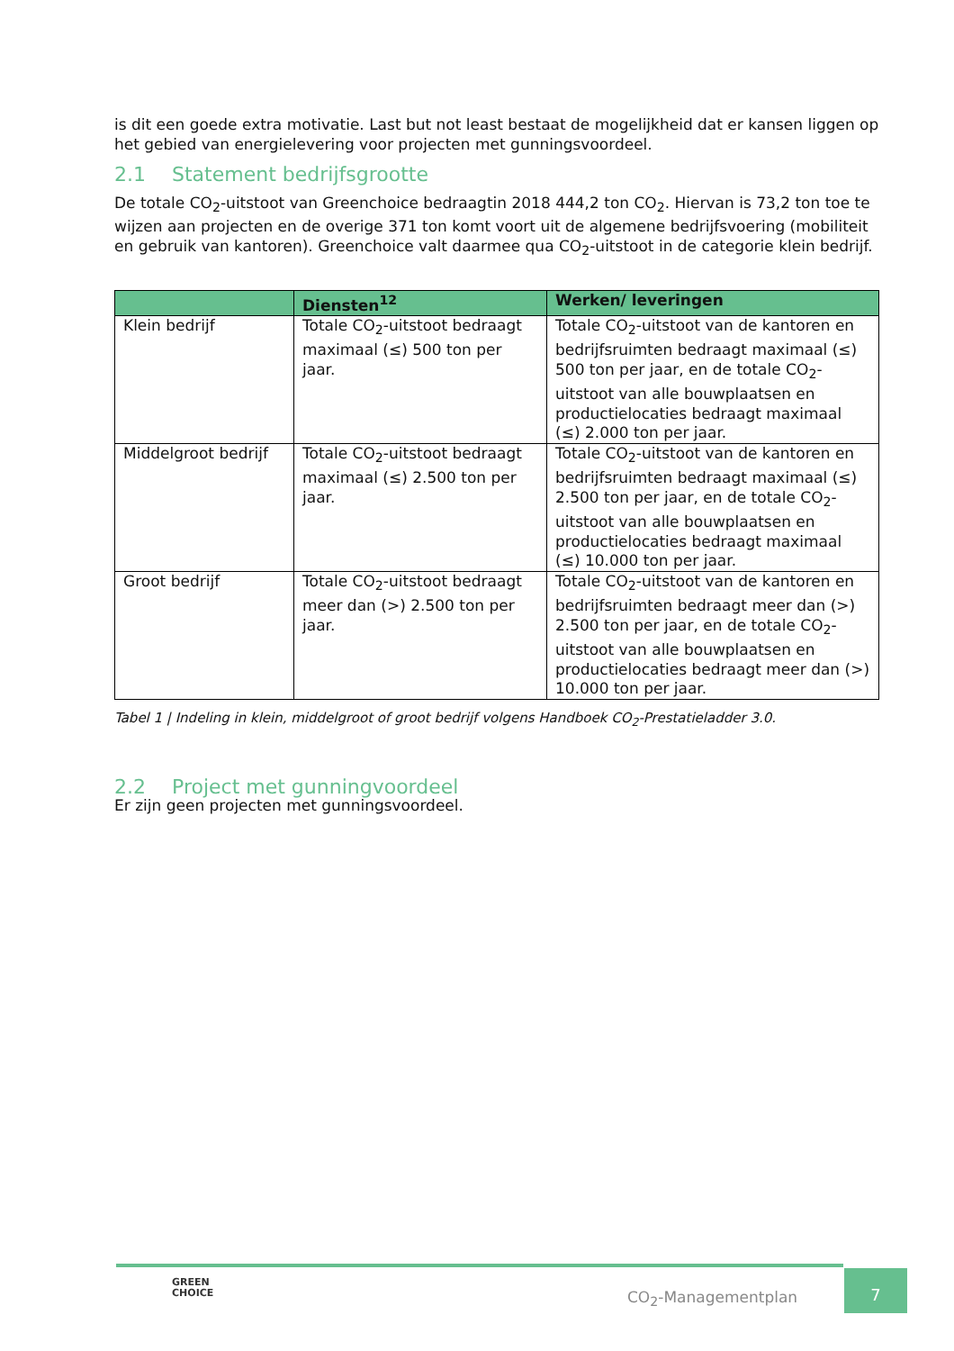is dit een goede extra motivatie. Last but not least bestaat de mogelijkheid dat er kansen liggen op het gebied van energielevering voor projecten met gunningsvoordeel.
2.1 Statement bedrijfsgrootte
De totale CO<sub>2</sub>-uitstoot van Greenchoice bedraagtin 2018 444,2 ton CO<sub>2</sub>. Hiervan is 73,2 ton toe te wijzen aan projecten en de overige 371 ton komt voort uit de algemene bedrijfsvoering (mobiliteit en gebruik van kantoren). Greenchoice valt daarmee qua CO<sub>2</sub>-uitstoot in de categorie klein bedrijf.
| | Diensten<sup>12</sup> | Werken/ leveringen |
| --- | --- | --- |
| Klein bedrijf | Totale CO<sub>2</sub>-uitstoot bedraagt maximaal (≤) 500 ton per jaar. | Totale CO<sub>2</sub>-uitstoot van de kantoren en bedrijfsruimten bedraagt maximaal (≤) 500 ton per jaar, en de totale CO<sub>2</sub>-uitstoot van alle bouwplaatsen en productielocaties bedraagt maximaal (≤) 2.000 ton per jaar. |
| Middelgroot bedrijf | Totale CO<sub>2</sub>-uitstoot bedraagt maximaal (≤) 2.500 ton per jaar. | Totale CO<sub>2</sub>-uitstoot van de kantoren en bedrijfsruimten bedraagt maximaal (≤) 2.500 ton per jaar, en de totale CO<sub>2</sub>-uitstoot van alle bouwplaatsen en productielocaties bedraagt maximaal (≤) 10.000 ton per jaar. |
| Groot bedrijf | Totale CO<sub>2</sub>-uitstoot bedraagt meer dan (>) 2.500 ton per jaar. | Totale CO<sub>2</sub>-uitstoot van de kantoren en bedrijfsruimten bedraagt meer dan (>) 2.500 ton per jaar, en de totale CO<sub>2</sub>-uitstoot van alle bouwplaatsen en productielocaties bedraagt meer dan (>) 10.000 ton per jaar. |
Tabel 1 | Indeling in klein, middelgroot of groot bedrijf volgens Handboek CO<sub>2</sub>-Prestatieladder 3.0.
2.2 Project met gunningvoordeel
Er zijn geen projecten met gunningsvoordeel.
GREEN
CHOICE
CO<sub>2</sub>-Managementplan
7